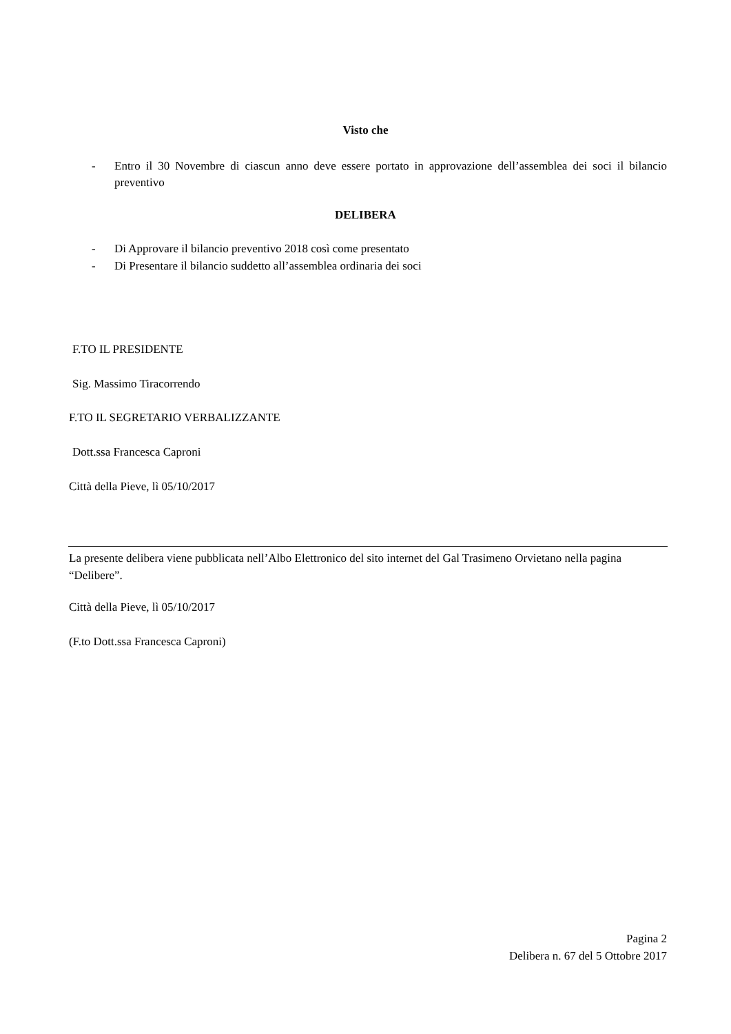Visto che
- Entro il 30 Novembre di ciascun anno deve essere portato in approvazione dell’assemblea dei soci il bilancio preventivo
DELIBERA
- Di Approvare il bilancio preventivo 2018 così come presentato
- Di Presentare il bilancio suddetto all’assemblea ordinaria dei soci
F.TO IL PRESIDENTE
Sig. Massimo Tiracorrendo
F.TO IL SEGRETARIO VERBALIZZANTE
Dott.ssa Francesca Caproni
Città della Pieve, lì 05/10/2017
La presente delibera viene pubblicata nell’Albo Elettronico del sito internet del Gal Trasimeno Orvietano nella pagina “Delibere”.
Città della Pieve, lì 05/10/2017
(F.to Dott.ssa Francesca Caproni)
Pagina 2
Delibera n. 67 del 5 Ottobre 2017